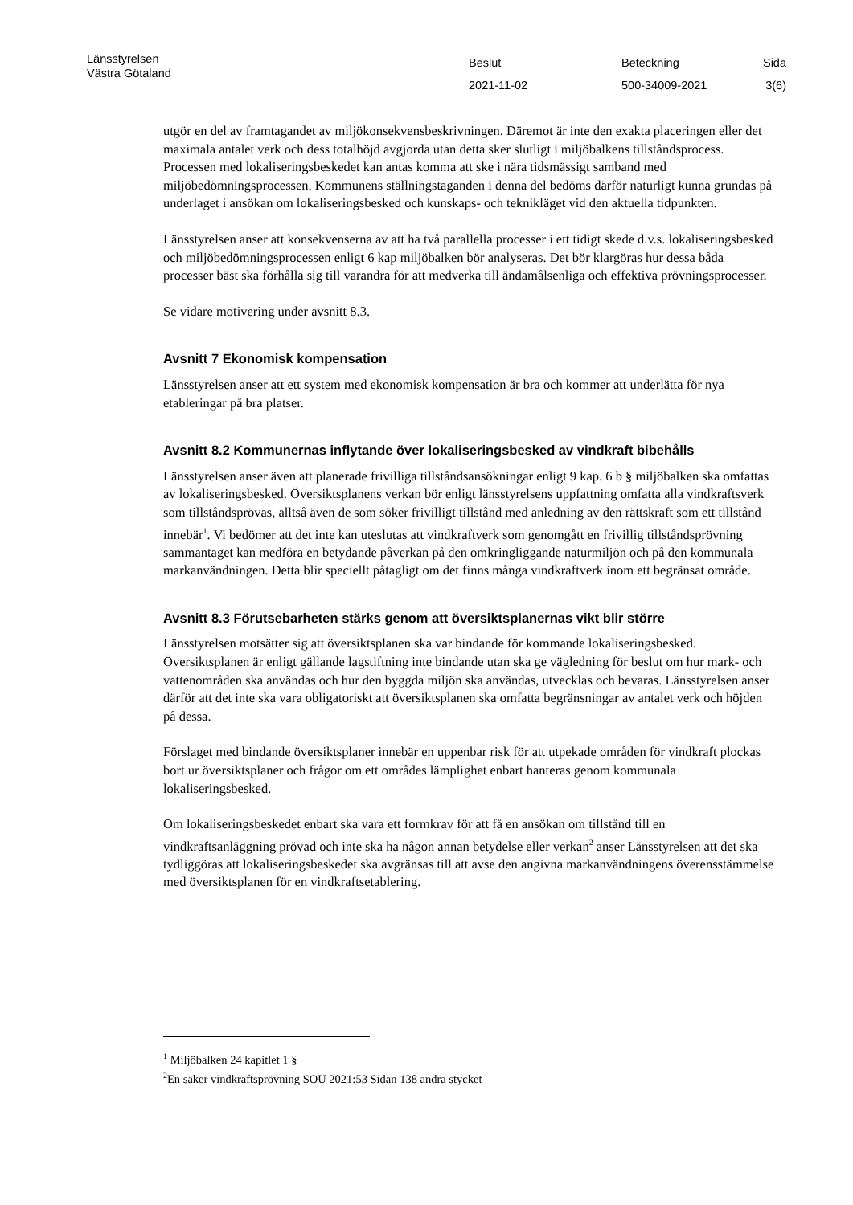Länsstyrelsen
Västra Götaland
Beslut
2021-11-02
Beteckning
500-34009-2021
Sida
3(6)
utgör en del av framtagandet av miljökonsekvensbeskrivningen. Däremot är inte den exakta placeringen eller det maximala antalet verk och dess totalhöjd avgjorda utan detta sker slutligt i miljöbalkens tillståndsprocess. Processen med lokaliseringsbeskedet kan antas komma att ske i nära tidsmässigt samband med miljöbedömningsprocessen. Kommunens ställningstaganden i denna del bedöms därför naturligt kunna grundas på underlaget i ansökan om lokaliseringsbesked och kunskaps- och teknikläget vid den aktuella tidpunkten.
Länsstyrelsen anser att konsekvenserna av att ha två parallella processer i ett tidigt skede d.v.s. lokaliseringsbesked och miljöbedömningsprocessen enligt 6 kap miljöbalken bör analyseras. Det bör klargöras hur dessa båda processer bäst ska förhålla sig till varandra för att medverka till ändamålsenliga och effektiva prövningsprocesser.
Se vidare motivering under avsnitt 8.3.
Avsnitt 7 Ekonomisk kompensation
Länsstyrelsen anser att ett system med ekonomisk kompensation är bra och kommer att underlätta för nya etableringar på bra platser.
Avsnitt 8.2 Kommunernas inflytande över lokaliseringsbesked av vindkraft bibehålls
Länsstyrelsen anser även att planerade frivilliga tillståndsansökningar enligt 9 kap. 6 b § miljöbalken ska omfattas av lokaliseringsbesked. Översiktsplanens verkan bör enligt länsstyrelsens uppfattning omfatta alla vindkraftsverk som tillståndsprövas, alltså även de som söker frivilligt tillstånd med anledning av den rättskraft som ett tillstånd innebär<sup>1</sup>. Vi bedömer att det inte kan uteslutas att vindkraftverk som genomgått en frivillig tillståndsprövning sammantaget kan medföra en betydande påverkan på den omkringliggande naturmiljön och på den kommunala markanvändningen. Detta blir speciellt påtagligt om det finns många vindkraftverk inom ett begränsat område.
Avsnitt 8.3 Förutsebarheten stärks genom att översiktsplanernas vikt blir större
Länsstyrelsen motsätter sig att översiktsplanen ska var bindande för kommande lokaliseringsbesked. Översiktsplanen är enligt gällande lagstiftning inte bindande utan ska ge vägledning för beslut om hur mark- och vattenområden ska användas och hur den byggda miljön ska användas, utvecklas och bevaras. Länsstyrelsen anser därför att det inte ska vara obligatoriskt att översiktsplanen ska omfatta begränsningar av antalet verk och höjden på dessa.
Förslaget med bindande översiktsplaner innebär en uppenbar risk för att utpekade områden för vindkraft plockas bort ur översiktsplaner och frågor om ett områdes lämplighet enbart hanteras genom kommunala lokaliseringsbesked.
Om lokaliseringsbeskedet enbart ska vara ett formkrav för att få en ansökan om tillstånd till en vindkraftsanläggning prövad och inte ska ha någon annan betydelse eller verkan<sup>2</sup> anser Länsstyrelsen att det ska tydliggöras att lokaliseringsbeskedet ska avgränsas till att avse den angivna markanvändningens överensstämmelse med översiktsplanen för en vindkraftsetablering.
<sup>1</sup> Miljöbalken 24 kapitlet 1 §
<sup>2</sup> En säker vindkraftsprövning SOU 2021:53 Sidan 138 andra stycket